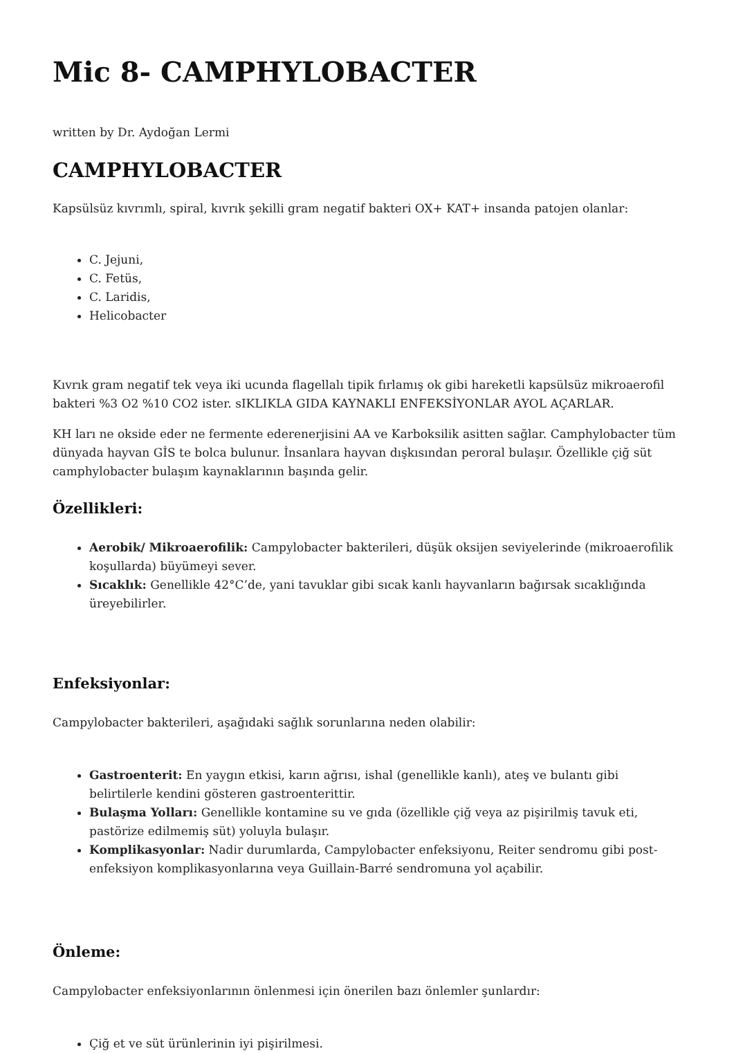Mic 8- CAMPHYLOBACTER
written by Dr. Aydoğan Lermi
CAMPHYLOBACTER
Kapsülsüz kıvrımlı, spiral, kıvrık şekilli gram negatif bakteri OX+ KAT+ insanda patojen olanlar:
C. Jejuni,
C. Fetüs,
C. Laridis,
Helicobacter
Kıvrık gram negatif tek veya iki ucunda flagellalı tipik fırlamış ok gibi hareketli kapsülsüz mikroaerofil bakteri %3 O2 %10 CO2 ister. sIKLIKLA GIDA KAYNAKLI ENFEKSİYONLAR AYOL AÇARLAR.
KH ları ne okside eder ne fermente ederenerjisini AA ve Karboksilik asitten sağlar. Camphylobacter tüm dünyada hayvan GİS te bolca bulunur. İnsanlara hayvan dışkısından peroral bulaşır. Özellikle çiğ süt camphylobacter bulaşım kaynaklarının başında gelir.
Özellikleri:
Aerobik/ Mikroaerofilik: Campylobacter bakterileri, düşük oksijen seviyelerinde (mikroaerofilik koşullarda) büyümeyi sever.
Sıcaklık: Genellikle 42°C’de, yani tavuklar gibi sıcak kanlı hayvanların bağırsak sıcaklığında üreyebilirler.
Enfeksiyonlar:
Campylobacter bakterileri, aşağıdaki sağlık sorunlarına neden olabilir:
Gastroenterit: En yaygın etkisi, karın ağrısı, ishal (genellikle kanlı), ateş ve bulantı gibi belirtilerle kendini gösteren gastroenterittir.
Bulaşma Yolları: Genellikle kontamine su ve gıda (özellikle çiğ veya az pişirilmiş tavuk eti, pastörize edilmemiş süt) yoluyla bulaşır.
Komplikasyonlar: Nadir durumlarda, Campylobacter enfeksiyonu, Reiter sendromu gibi post-enfeksiyon komplikasyonlarına veya Guillain-Barré sendromuna yol açabilir.
Önleme:
Campylobacter enfeksiyonlarının önlenmesi için önerilen bazı önlemler şunlardır:
Çiğ et ve süt ürünlerinin iyi pişirilmesi.